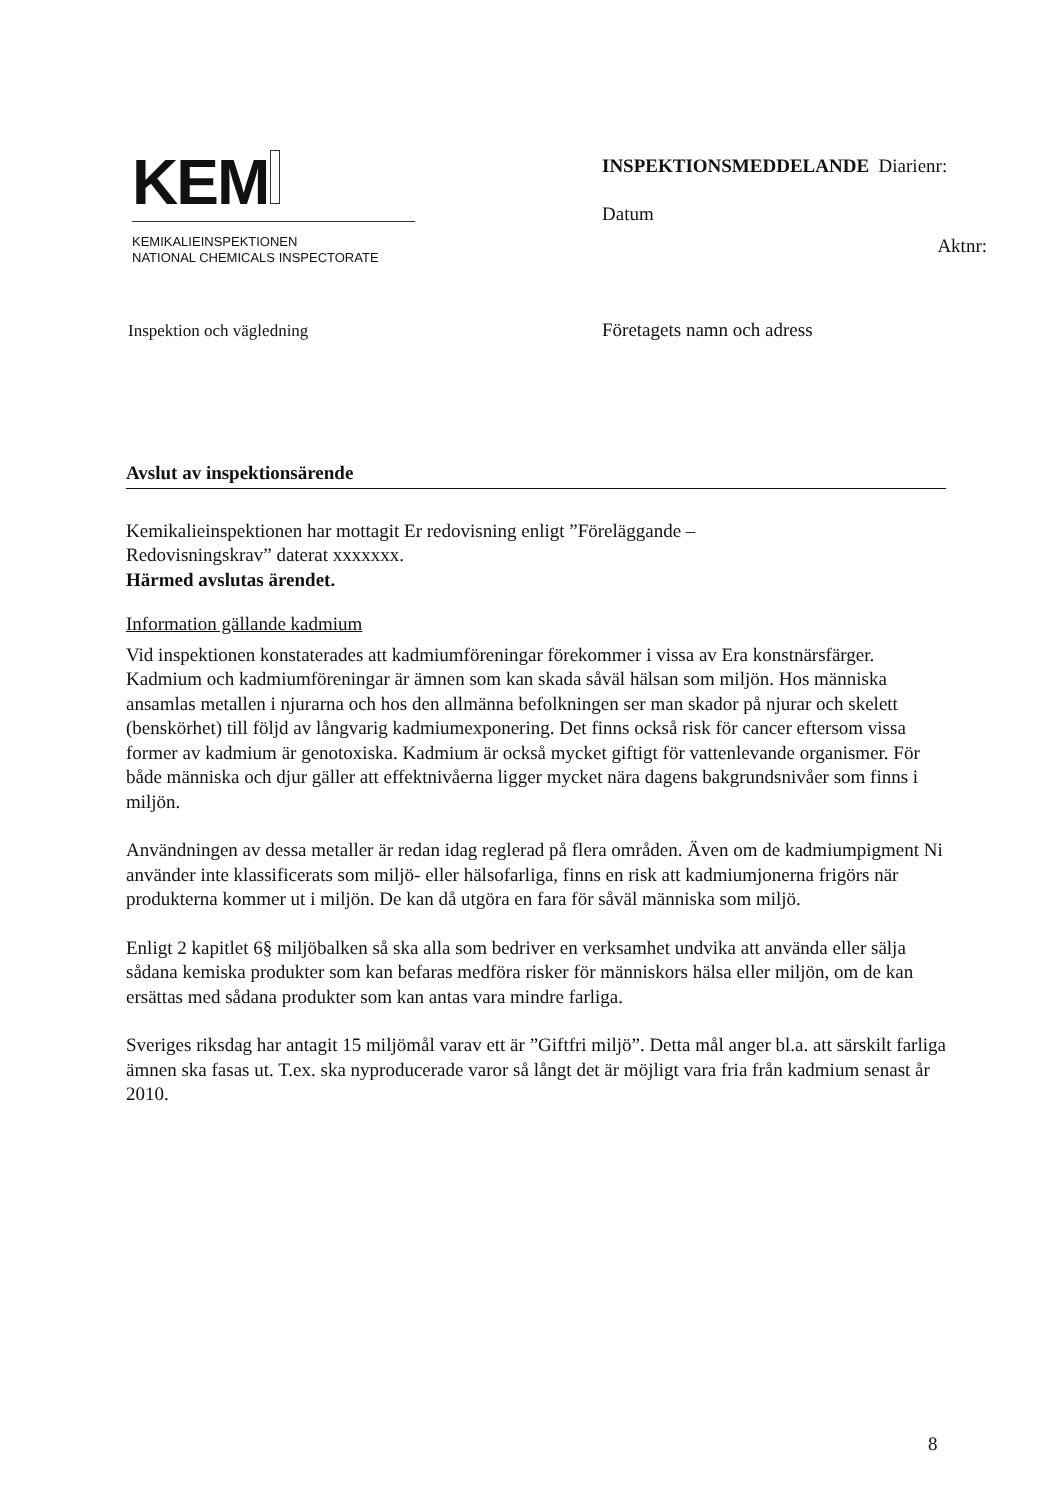KEM
KEMIKALIEINSPEKTIONEN
NATIONAL CHEMICALS INSPECTORATE
Inspektion och vägledning
INSPEKTIONSMEDDELANDE Diarienr:
Datum
Aktnr:
Företagets namn och adress
Avslut av inspektionsärende
Kemikalieinspektionen har mottagit Er redovisning enligt ”Föreläggande –
Redovisningskrav” daterat xxxxxxx.
Härmed avslutas ärendet.
Information gällande kadmium
Vid inspektionen konstaterades att kadmiumföreningar förekommer i vissa av Era konstnärsfärger. Kadmium och kadmiumföreningar är ämnen som kan skada såväl hälsan som miljön. Hos människa ansamlas metallen i njurarna och hos den allmänna befolkningen ser man skador på njurar och skelett (benskörhet) till följd av långvarig kadmiumexponering. Det finns också risk för cancer eftersom vissa former av kadmium är genotoxiska. Kadmium är också mycket giftigt för vattenlevande organismer. För både människa och djur gäller att effektnivåerna ligger mycket nära dagens bakgrundsnivåer som finns i miljön.
Användningen av dessa metaller är redan idag reglerad på flera områden. Även om de kadmiumpigment Ni använder inte klassificerats som miljö- eller hälsofarliga, finns en risk att kadmiumjonerna frigörs när produkterna kommer ut i miljön. De kan då utgöra en fara för såväl människa som miljö.
Enligt 2 kapitlet 6§ miljöbalken så ska alla som bedriver en verksamhet undvika att använda eller sälja sådana kemiska produkter som kan befaras medföra risker för människors hälsa eller miljön, om de kan ersättas med sådana produkter som kan antas vara mindre farliga.
Sveriges riksdag har antagit 15 miljömål varav ett är ”Giftfri miljö”. Detta mål anger bl.a. att särskilt farliga ämnen ska fasas ut. T.ex. ska nyproducerade varor så långt det är möjligt vara fria från kadmium senast år 2010.
8